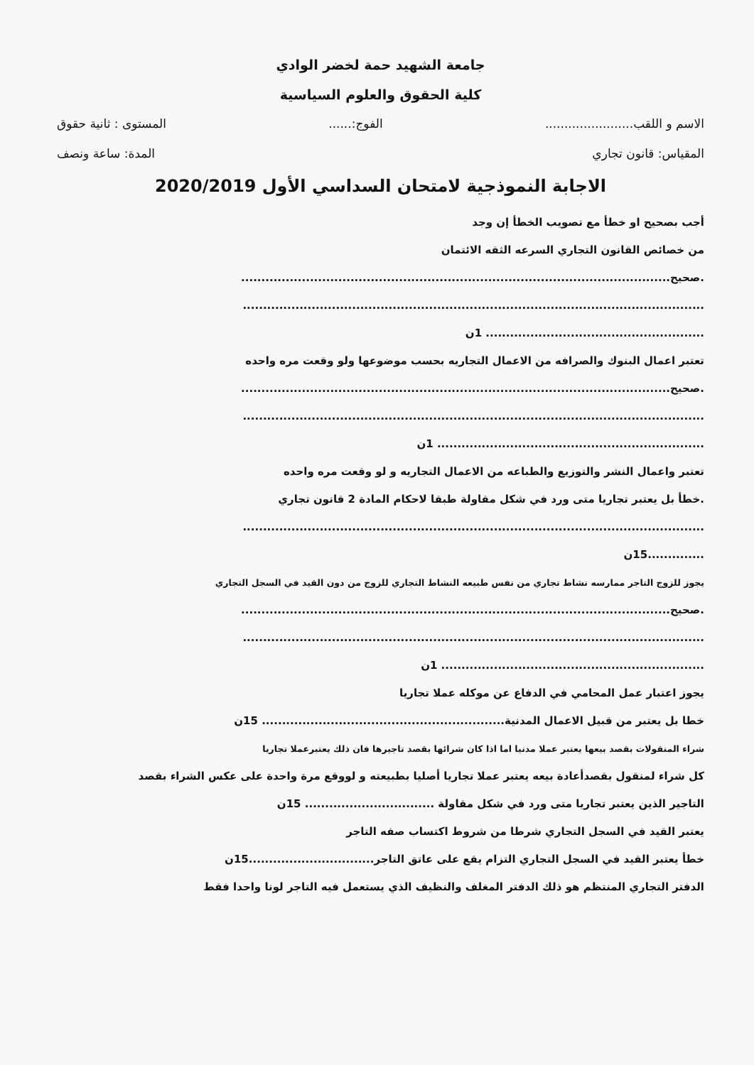جامعة الشهيد حمة لخضر الوادي
كلية الحقوق والعلوم السياسية
الاسم و اللقب....................... الفوج:...... المستوى : ثانية حقوق
المقياس: قانون تجاري المدة: ساعة ونصف
الاجابة النموذجية لامتحان السداسي الأول 2020/2019
أجب بصحيح او خطأ مع تصويب الخطأ إن وجد
من خصائص القانون التجاري السرعه الثقه الائتمان
.صحيح..........................................................................................................
..................................................................................................................
...................................................... 1ن
تعتبر اعمال البنوك والصرافه من الاعمال التجاريه بحسب موضوعها ولو وقعت مره واحده
.صحيح..........................................................................................................
..................................................................................................................
.................................................................. 1ن
تعتبر واعمال النشر والتوزيع والطباعه من الاعمال التجاريه و لو وقعت مره واحده
.خطأ بل يعتبر تجاريا متى ورد في شكل مقاولة طبقا لاحكام المادة 2 قانون تجاري
..................................................................................................................
..............15ن
يجوز للزوج التاجر ممارسه نشاط تجاري من نفس طبيعه النشاط التجاري للزوج من دون القيد في السجل التجاري
.صحيح..........................................................................................................
..................................................................................................................
................................................................. 1ن
يجوز اعتبار عمل المحامي في الدفاع عن موكله عملا تجاريا
خطا بل يعتبر من قبيل الاعمال المدنية............................................................ 15ن
شراء المنقولات بقصد بيعها يعتبر عملا مدنيا اما اذا كان شرائها بقصد تاجيرها فان ذلك يعتبرعملا تجاريا
كل شراء لمنقول بقصدأعادة بيعه يعتبر عملا تجاريا أصليا بطبيعته و لووقع مرة واحدة على عكس الشراء بقصد
التاجير الذين يعتبر تجاريا متى ورد في شكل مقاولة ................................ 15ن
يعتبر القيد في السجل التجاري شرطا من شروط اكتساب صفه التاجر
خطأ يعتبر القيد في السجل التجاري التزام يقع على عاتق التاجر...............................15ن
الدفتر التجاري المنتظم هو ذلك الدفتر المغلف والنظيف الذي يستعمل فيه التاجر لونا واحدا فقط